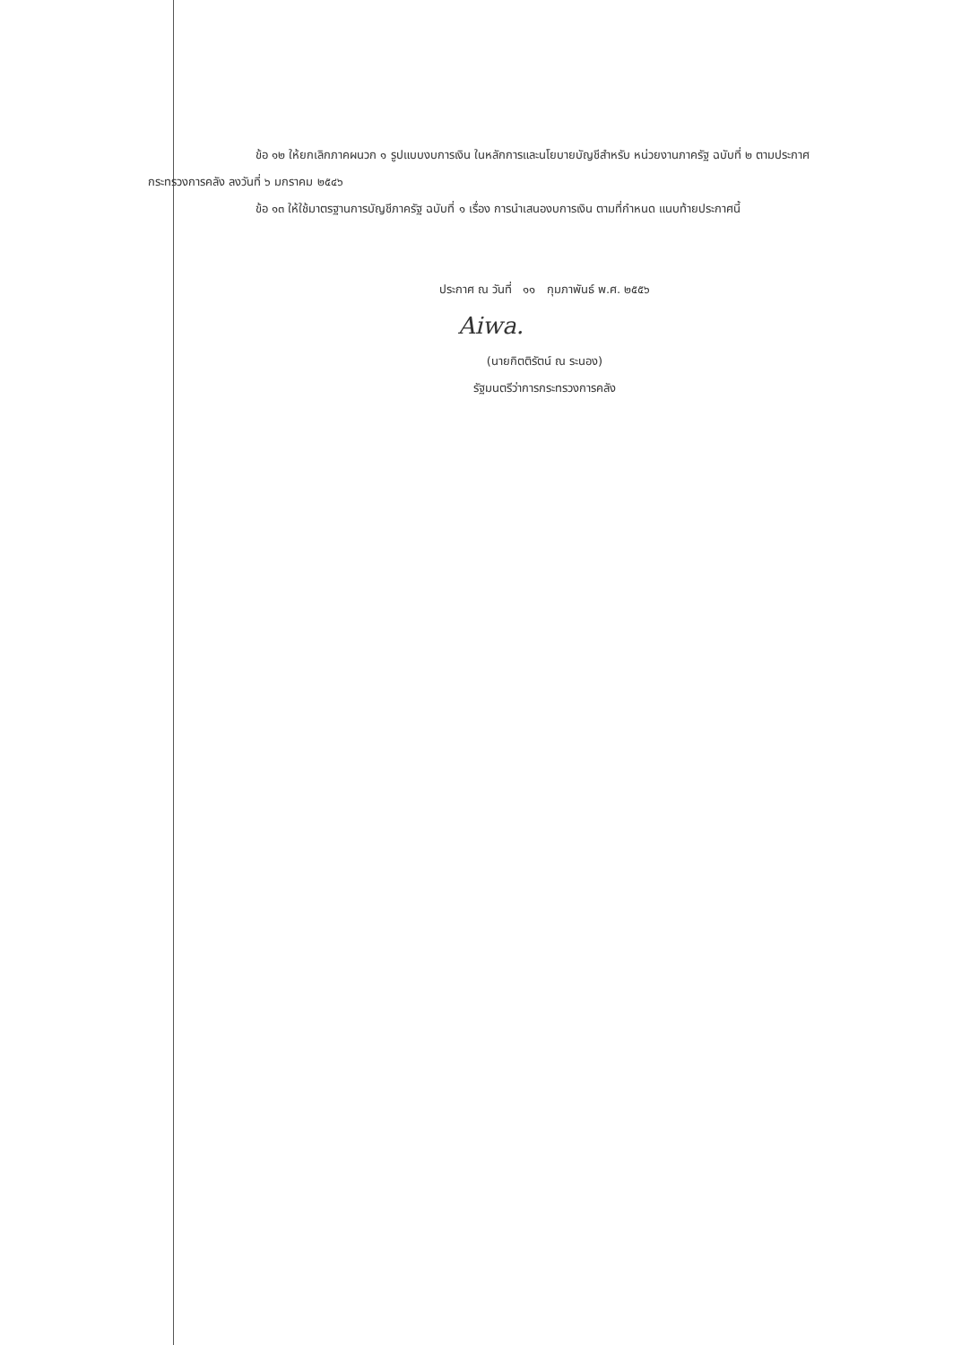ข้อ ๑๒ ให้ยกเลิกภาคผนวก ๑ รูปแบบงบการเงิน ในหลักการและนโยบายบัญชีสำหรับ หน่วยงานภาครัฐ ฉบับที่ ๒ ตามประกาศกระทรวงการคลัง ลงวันที่ ๖ มกราคม ๒๕๔๖
ข้อ ๑๓ ให้ใช้มาตรฐานการบัญชีภาครัฐ ฉบับที่ ๑ เรื่อง การนำเสนองบการเงิน ตามที่กำหนด แนบท้ายประกาศนี้
ประกาศ ณ วันที่ ๑๑ กุมภาพันธ์ พ.ศ. ๒๕๕๖
Aiwa.
(นายกิตติรัตน์ ณ ระนอง)
รัฐมนตรีว่าการกระทรวงการคลัง